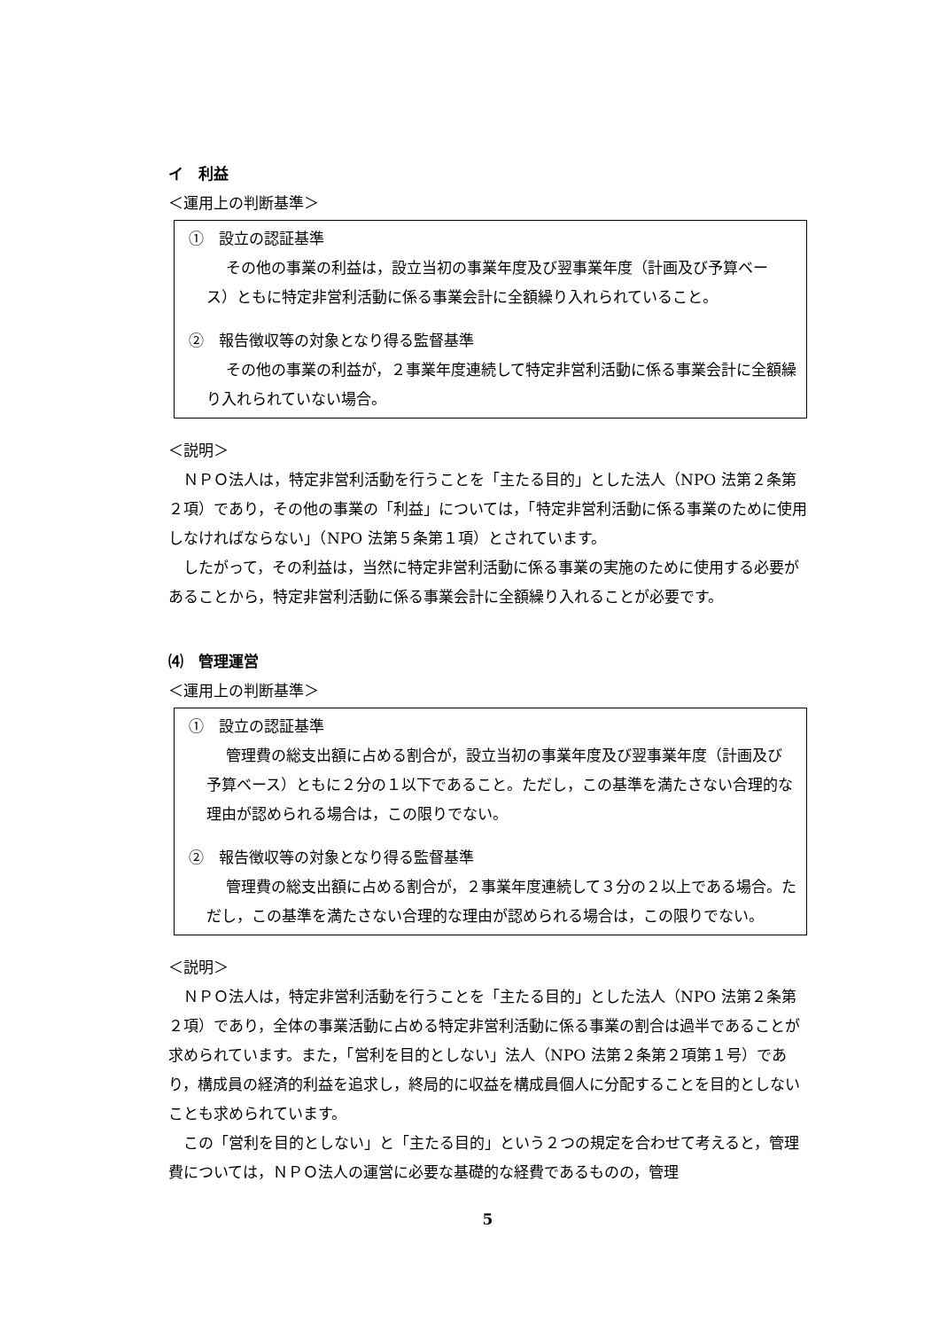イ　利益
＜運用上の判断基準＞
①　設立の認証基準
その他の事業の利益は，設立当初の事業年度及び翌事業年度（計画及び予算ベース）ともに特定非営利活動に係る事業会計に全額繰り入れられていること。
②　報告徴収等の対象となり得る監督基準
その他の事業の利益が，２事業年度連続して特定非営利活動に係る事業会計に全額繰り入れられていない場合。
＜説明＞
ＮＰＯ法人は，特定非営利活動を行うことを「主たる目的」とした法人（NPO 法第２条第２項）であり，その他の事業の「利益」については，「特定非営利活動に係る事業のために使用しなければならない」（NPO 法第５条第１項）とされています。
したがって，その利益は，当然に特定非営利活動に係る事業の実施のために使用する必要があることから，特定非営利活動に係る事業会計に全額繰り入れることが必要です。
⑷　管理運営
＜運用上の判断基準＞
①　設立の認証基準
管理費の総支出額に占める割合が，設立当初の事業年度及び翌事業年度（計画及び予算ベース）ともに２分の１以下であること。ただし，この基準を満たさない合理的な理由が認められる場合は，この限りでない。
②　報告徴収等の対象となり得る監督基準
管理費の総支出額に占める割合が，２事業年度連続して３分の２以上である場合。ただし，この基準を満たさない合理的な理由が認められる場合は，この限りでない。
＜説明＞
ＮＰＯ法人は，特定非営利活動を行うことを「主たる目的」とした法人（NPO 法第２条第２項）であり，全体の事業活動に占める特定非営利活動に係る事業の割合は過半であることが求められています。また，「営利を目的としない」法人（NPO 法第２条第２項第１号）であり，構成員の経済的利益を追求し，終局的に収益を構成員個人に分配することを目的としないことも求められています。
この「営利を目的としない」と「主たる目的」という２つの規定を合わせて考えると，管理費については，ＮＰＯ法人の運営に必要な基礎的な経費であるものの，管理
5